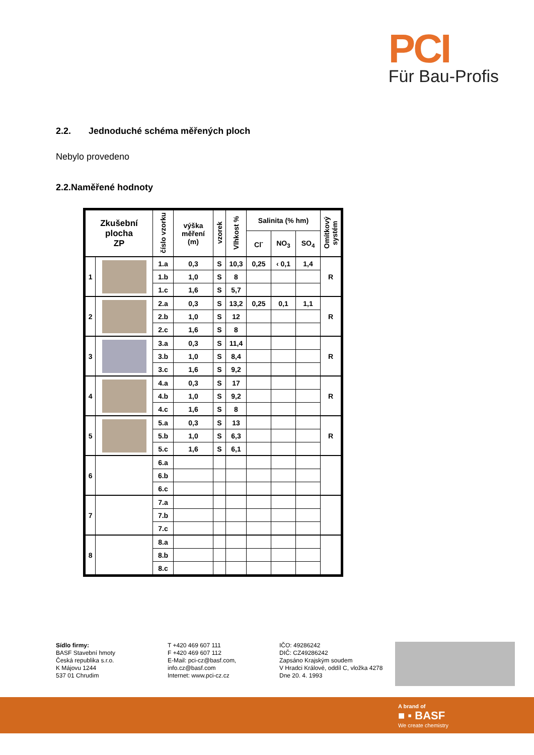PCI
Für Bau-Profis
2.2. Jednoduché schéma měřených ploch
Nebylo provedeno
2.2.Naměřené hodnoty
| Zkušební plocha ZP | | číslo vzorku | výška měření (m) | vzorek | Vlhkost % | Salinita (% hm) | | | Omítkový systém |
| --- | --- | --- | --- | --- | --- | --- | --- | --- | --- |
| | | | | | | Cl<sup>-</sup> | NO<sub>3</sub> | SO<sub>4</sub> | |
| 1 | | 1.a | 0,3 | S | 10,3 | 0,25 | ‹ 0,1 | 1,4 | R |
| | | 1.b | 1,0 | S | 8 | | | | |
| | | 1.c | 1,6 | S | 5,7 | | | | |
| 2 | | 2.a | 0,3 | S | 13,2 | 0,25 | 0,1 | 1,1 | R |
| | | 2.b | 1,0 | S | 12 | | | | |
| | | 2.c | 1,6 | S | 8 | | | | |
| 3 | | 3.a | 0,3 | S | 11,4 | | | | R |
| | | 3.b | 1,0 | S | 8,4 | | | | |
| | | 3.c | 1,6 | S | 9,2 | | | | |
| 4 | | 4.a | 0,3 | S | 17 | | | | R |
| | | 4.b | 1,0 | S | 9,2 | | | | |
| | | 4.c | 1,6 | S | 8 | | | | |
| 5 | | 5.a | 0,3 | S | 13 | | | | R |
| | | 5.b | 1,0 | S | 6,3 | | | | |
| | | 5.c | 1,6 | S | 6,1 | | | | |
| 6 | | 6.a | | | | | | | |
| | | 6.b | | | | | | | |
| | | 6.c | | | | | | | |
| 7 | | 7.a | | | | | | | |
| | | 7.b | | | | | | | |
| | | 7.c | | | | | | | |
| 8 | | 8.a | | | | | | | |
| | | 8.b | | | | | | | |
| | | 8.c | | | | | | | |
Sídlo firmy:
BASF Stavební hmoty
Česká republika s.r.o.
K Májovu 1244
537 01 Chrudim
T +420 469 607 111
F +420 469 607 112
E-Mail: pci-cz@basf.com,
info.cz@basf.com
Internet: www.pci-cz.cz
IČO: 49286242
DIČ: CZ49286242
Zapsáno Krajským soudem
V Hradci Králové, oddíl C, vložka 4278
Dne 20. 4. 1993
A brand of
■ ▪ BASF
We create chemistry